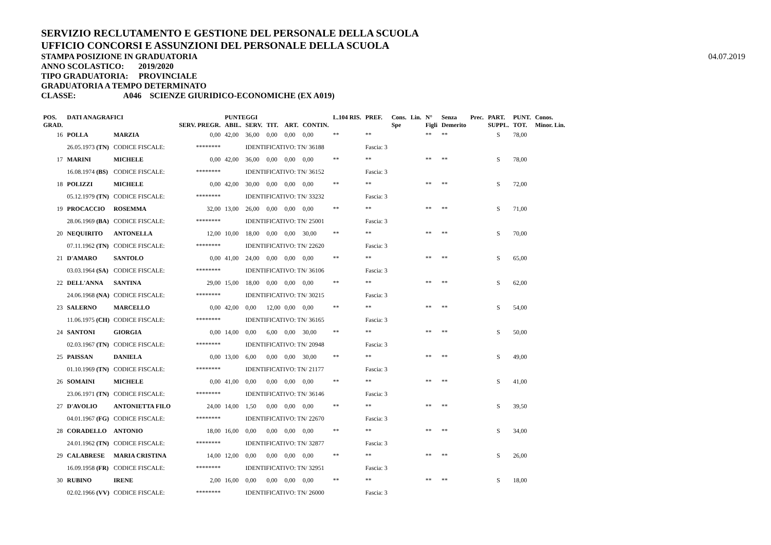SERVIZIO RECLUTAMENTO E GESTIONE DEL PERSONALE DELLA SCUOLA
UFFICIO CONCORSI E ASSUNZIONI DEL PERSONALE DELLA SCUOLA
STAMPA POSIZIONE IN GRADUATORIA
ANNO SCOLASTICO: 2019/2020
TIPO GRADUATORIA: PROVINCIALE
GRADUATORIA A TEMPO DETERMINATO
CLASSE: A046 SCIENZE GIURIDICO-ECONOMICHE (EX A019)
04.07.2019
| POS. | DATI ANAGRAFICI | | | | PUNTEGGI | | | | | L.104 RIS. | PREF. | Cons. | Lin. | N° | Senza | Prec. | PART. | PUNT. | Conos. |
| --- | --- | --- | --- | --- | --- | --- | --- | --- | --- | --- | --- | --- | --- | --- | --- | --- | --- | --- | --- |
| GRAD. | | | | SERV. PREGR. | ABIL. | SERV. | TIT. | ART. | CONTIN. | | | Spe | | Figli | Demerito | | SUPPL. | TOT. | Minor. Lin. |
| 16 | POLLA | MARZIA | | 0,00 | 42,00 | 36,00 | 0,00 | 0,00 | 0,00 | ** | ** | | | ** | ** | | S | 78,00 | |
| | 26.05.1973 (TN) | CODICE FISCALE: | | ******** | | IDENTIFICATIVO: TN/ 36188 | | | | | Fascia: 3 | | | | | | | | |
| 17 | MARINI | MICHELE | | 0,00 | 42,00 | 36,00 | 0,00 | 0,00 | 0,00 | ** | ** | | | ** | ** | | S | 78,00 | |
| | 16.08.1974 (BS) | CODICE FISCALE: | | ******** | | IDENTIFICATIVO: TN/ 36152 | | | | | Fascia: 3 | | | | | | | | |
| 18 | POLIZZI | MICHELE | | 0,00 | 42,00 | 30,00 | 0,00 | 0,00 | 0,00 | ** | ** | | | ** | ** | | S | 72,00 | |
| | 05.12.1979 (TN) | CODICE FISCALE: | | ******** | | IDENTIFICATIVO: TN/ 33232 | | | | | Fascia: 3 | | | | | | | | |
| 19 | PROCACCIO | ROSEMMA | | 32,00 | 13,00 | 26,00 | 0,00 | 0,00 | 0,00 | ** | ** | | | ** | ** | | S | 71,00 | |
| | 28.06.1969 (BA) | CODICE FISCALE: | | ******** | | IDENTIFICATIVO: TN/ 25001 | | | | | Fascia: 3 | | | | | | | | |
| 20 | NEQUIRITO | ANTONELLA | | 12,00 | 10,00 | 18,00 | 0,00 | 0,00 | 30,00 | ** | ** | | | ** | ** | | S | 70,00 | |
| | 07.11.1962 (TN) | CODICE FISCALE: | | ******** | | IDENTIFICATIVO: TN/ 22620 | | | | | Fascia: 3 | | | | | | | | |
| 21 | D'AMARO | SANTOLO | | 0,00 | 41,00 | 24,00 | 0,00 | 0,00 | 0,00 | ** | ** | | | ** | ** | | S | 65,00 | |
| | 03.03.1964 (SA) | CODICE FISCALE: | | ******** | | IDENTIFICATIVO: TN/ 36106 | | | | | Fascia: 3 | | | | | | | | |
| 22 | DELL'ANNA | SANTINA | | 29,00 | 15,00 | 18,00 | 0,00 | 0,00 | 0,00 | ** | ** | | | ** | ** | | S | 62,00 | |
| | 24.06.1968 (NA) | CODICE FISCALE: | | ******** | | IDENTIFICATIVO: TN/ 30215 | | | | | Fascia: 3 | | | | | | | | |
| 23 | SALERNO | MARCELLO | | 0,00 | 42,00 | 0,00 | 12,00 | 0,00 | 0,00 | ** | ** | | | ** | ** | | S | 54,00 | |
| | 11.06.1975 (CH) | CODICE FISCALE: | | ******** | | IDENTIFICATIVO: TN/ 36165 | | | | | Fascia: 3 | | | | | | | | |
| 24 | SANTONI | GIORGIA | | 0,00 | 14,00 | 0,00 | 6,00 | 0,00 | 30,00 | ** | ** | | | ** | ** | | S | 50,00 | |
| | 02.03.1967 (TN) | CODICE FISCALE: | | ******** | | IDENTIFICATIVO: TN/ 20948 | | | | | Fascia: 3 | | | | | | | | |
| 25 | PAISSAN | DANIELA | | 0,00 | 13,00 | 6,00 | 0,00 | 0,00 | 30,00 | ** | ** | | | ** | ** | | S | 49,00 | |
| | 01.10.1969 (TN) | CODICE FISCALE: | | ******** | | IDENTIFICATIVO: TN/ 21177 | | | | | Fascia: 3 | | | | | | | | |
| 26 | SOMAINI | MICHELE | | 0,00 | 41,00 | 0,00 | 0,00 | 0,00 | 0,00 | ** | ** | | | ** | ** | | S | 41,00 | |
| | 23.06.1971 (TN) | CODICE FISCALE: | | ******** | | IDENTIFICATIVO: TN/ 36146 | | | | | Fascia: 3 | | | | | | | | |
| 27 | D'AVOLIO | ANTONIETTA FILO | | 24,00 | 14,00 | 1,50 | 0,00 | 0,00 | 0,00 | ** | ** | | | ** | ** | | S | 39,50 | |
| | 04.01.1967 (FG) | CODICE FISCALE: | | ******** | | IDENTIFICATIVO: TN/ 22670 | | | | | Fascia: 3 | | | | | | | | |
| 28 | CORADELLO | ANTONIO | | 18,00 | 16,00 | 0,00 | 0,00 | 0,00 | 0,00 | ** | ** | | | ** | ** | | S | 34,00 | |
| | 24.01.1962 (TN) | CODICE FISCALE: | | ******** | | IDENTIFICATIVO: TN/ 32877 | | | | | Fascia: 3 | | | | | | | | |
| 29 | CALABRESE | MARIA CRISTINA | | 14,00 | 12,00 | 0,00 | 0,00 | 0,00 | 0,00 | ** | ** | | | ** | ** | | S | 26,00 | |
| | 16.09.1958 (FR) | CODICE FISCALE: | | ******** | | IDENTIFICATIVO: TN/ 32951 | | | | | Fascia: 3 | | | | | | | | |
| 30 | RUBINO | IRENE | | 2,00 | 16,00 | 0,00 | 0,00 | 0,00 | 0,00 | ** | ** | | | ** | ** | | S | 18,00 | |
| | 02.02.1966 (VV) | CODICE FISCALE: | | ******** | | IDENTIFICATIVO: TN/ 26000 | | | | | Fascia: 3 | | | | | | | | |